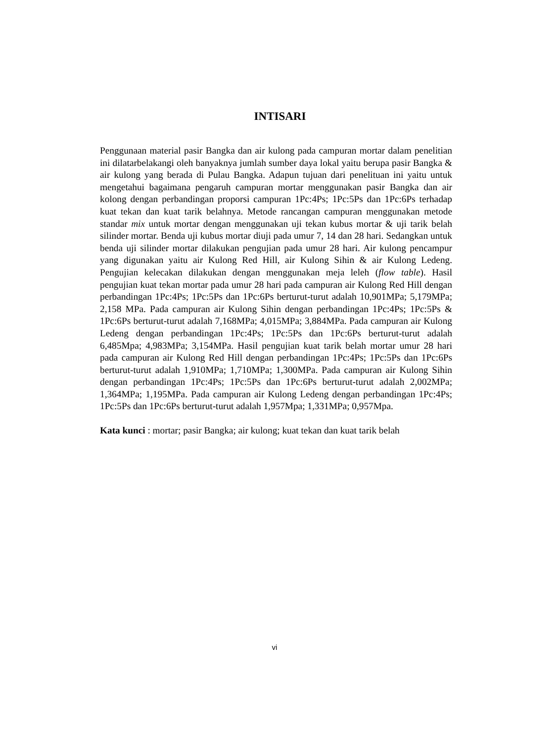INTISARI
Penggunaan material pasir Bangka dan air kulong pada campuran mortar dalam penelitian ini dilatarbelakangi oleh banyaknya jumlah sumber daya lokal yaitu berupa pasir Bangka & air kulong yang berada di Pulau Bangka. Adapun tujuan dari penelituan ini yaitu untuk mengetahui bagaimana pengaruh campuran mortar menggunakan pasir Bangka dan air kolong dengan perbandingan proporsi campuran 1Pc:4Ps; 1Pc:5Ps dan 1Pc:6Ps terhadap kuat tekan dan kuat tarik belahnya. Metode rancangan campuran menggunakan metode standar mix untuk mortar dengan menggunakan uji tekan kubus mortar & uji tarik belah silinder mortar. Benda uji kubus mortar diuji pada umur 7, 14 dan 28 hari. Sedangkan untuk benda uji silinder mortar dilakukan pengujian pada umur 28 hari. Air kulong pencampur yang digunakan yaitu air Kulong Red Hill, air Kulong Sihin & air Kulong Ledeng. Pengujian kelecakan dilakukan dengan menggunakan meja leleh (flow table). Hasil pengujian kuat tekan mortar pada umur 28 hari pada campuran air Kulong Red Hill dengan perbandingan 1Pc:4Ps; 1Pc:5Ps dan 1Pc:6Ps berturut-turut adalah 10,901MPa; 5,179MPa; 2,158 MPa. Pada campuran air Kulong Sihin dengan perbandingan 1Pc:4Ps; 1Pc:5Ps & 1Pc:6Ps berturut-turut adalah 7,168MPa; 4,015MPa; 3,884MPa. Pada campuran air Kulong Ledeng dengan perbandingan 1Pc:4Ps; 1Pc:5Ps dan 1Pc:6Ps berturut-turut adalah 6,485Mpa; 4,983MPa; 3,154MPa. Hasil pengujian kuat tarik belah mortar umur 28 hari pada campuran air Kulong Red Hill dengan perbandingan 1Pc:4Ps; 1Pc:5Ps dan 1Pc:6Ps berturut-turut adalah 1,910MPa; 1,710MPa; 1,300MPa. Pada campuran air Kulong Sihin dengan perbandingan 1Pc:4Ps; 1Pc:5Ps dan 1Pc:6Ps berturut-turut adalah 2,002MPa; 1,364MPa; 1,195MPa. Pada campuran air Kulong Ledeng dengan perbandingan 1Pc:4Ps; 1Pc:5Ps dan 1Pc:6Ps berturut-turut adalah 1,957Mpa; 1,331MPa; 0,957Mpa.
Kata kunci : mortar; pasir Bangka; air kulong; kuat tekan dan kuat tarik belah
vi